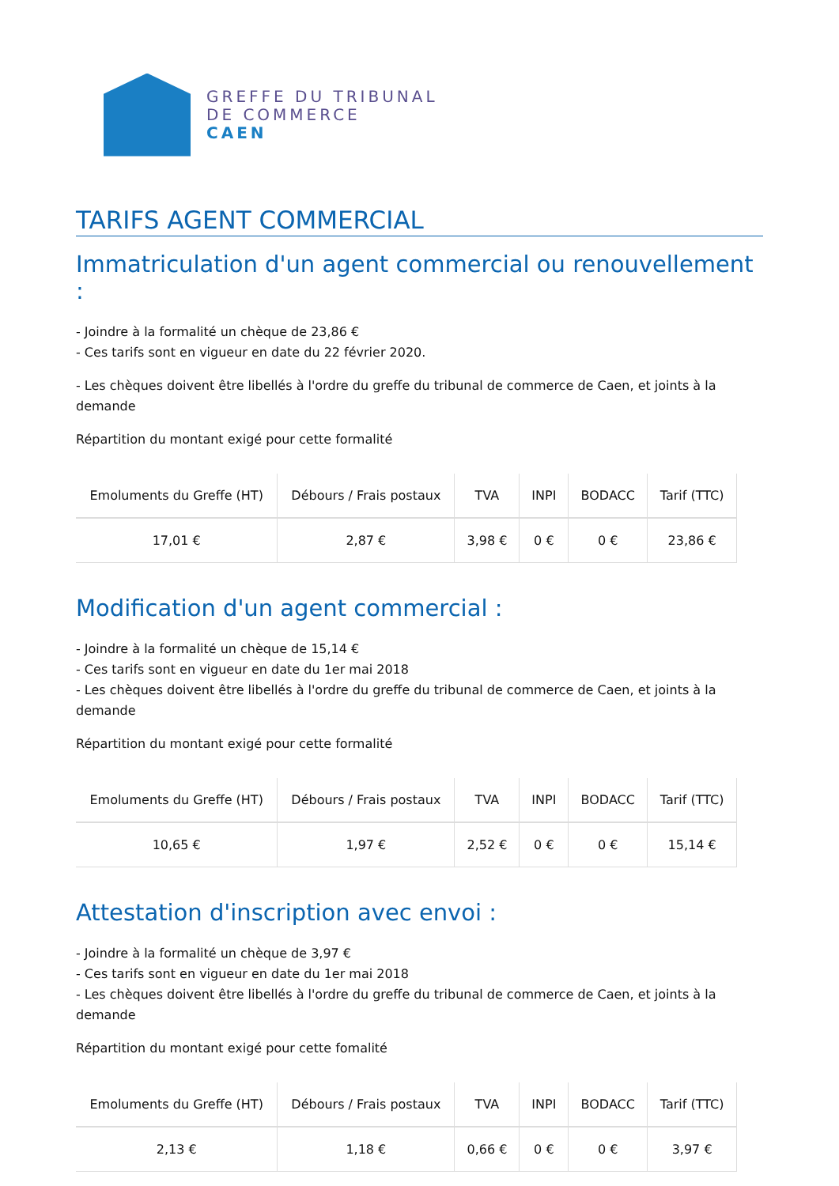GREFFE DU TRIBUNAL
DE COMMERCE
CAEN
TARIFS AGENT COMMERCIAL
Immatriculation d'un agent commercial ou renouvellement :
- Joindre à la formalité un chèque de 23,86 €
- Ces tarifs sont en vigueur en date du 22 février 2020.
- Les chèques doivent être libellés à l'ordre du greffe du tribunal de commerce de Caen, et joints à la demande
Répartition du montant exigé pour cette formalité
| Emoluments du Greffe (HT) | Débours / Frais postaux | TVA | INPI | BODACC | Tarif (TTC) |
| --- | --- | --- | --- | --- | --- |
| 17,01 € | 2,87 € | 3,98 € | 0 € | 0 € | 23,86 € |
Modification d'un agent commercial :
- Joindre à la formalité un chèque de 15,14 €
- Ces tarifs sont en vigueur en date du 1er mai 2018
- Les chèques doivent être libellés à l'ordre du greffe du tribunal de commerce de Caen, et joints à la demande
Répartition du montant exigé pour cette formalité
| Emoluments du Greffe (HT) | Débours / Frais postaux | TVA | INPI | BODACC | Tarif (TTC) |
| --- | --- | --- | --- | --- | --- |
| 10,65 € | 1,97 € | 2,52 € | 0 € | 0 € | 15,14 € |
Attestation d'inscription avec envoi :
- Joindre à la formalité un chèque de 3,97 €
- Ces tarifs sont en vigueur en date du 1er mai 2018
- Les chèques doivent être libellés à l'ordre du greffe du tribunal de commerce de Caen, et joints à la demande
Répartition du montant exigé pour cette fomalité
| Emoluments du Greffe (HT) | Débours / Frais postaux | TVA | INPI | BODACC | Tarif (TTC) |
| --- | --- | --- | --- | --- | --- |
| 2,13 € | 1,18 € | 0,66 € | 0 € | 0 € | 3,97 € |